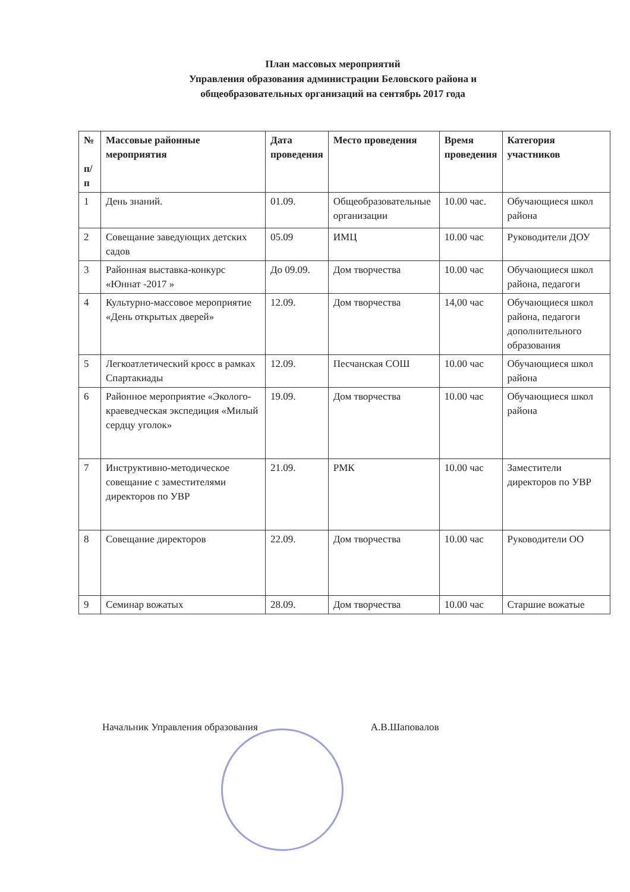План массовых мероприятий
Управления образования администрации Беловского района и
общеобразовательных организаций на сентябрь 2017 года
| № п/ п | Массовые районные мероприятия | Дата проведения | Место проведения | Время проведения | Категория участников |
| --- | --- | --- | --- | --- | --- |
| 1 | День знаний. | 01.09. | Общеобразовательные организации | 10.00 час. | Обучающиеся школ района |
| 2 | Совещание заведующих детских садов | 05.09 | ИМЦ | 10.00 час | Руководители ДОУ |
| 3 | Районная выставка-конкурс «Юннат -2017 » | До 09.09. | Дом творчества | 10.00 час | Обучающиеся школ района, педагоги |
| 4 | Культурно-массовое мероприятие «День открытых дверей» | 12.09. | Дом творчества | 14,00 час | Обучающиеся школ района, педагоги дополнительного образования |
| 5 | Легкоатлетический кросс в рамках Спартакиады | 12.09. | Песчанская СОШ | 10.00 час | Обучающиеся школ района |
| 6 | Районное мероприятие «Эколого-краеведческая экспедиция «Милый сердцу уголок» | 19.09. | Дом творчества | 10.00 час | Обучающиеся школ района |
| 7 | Инструктивно-методическое совещание с заместителями директоров по УВР | 21.09. | РМК | 10.00 час | Заместители директоров по УВР |
| 8 | Совещание директоров | 22.09. | Дом творчества | 10.00 час | Руководители ОО |
| 9 | Семинар вожатых | 28.09. | Дом творчества | 10.00 час | Старшие вожатые |
Начальник Управления образования А.В.Шаповалов